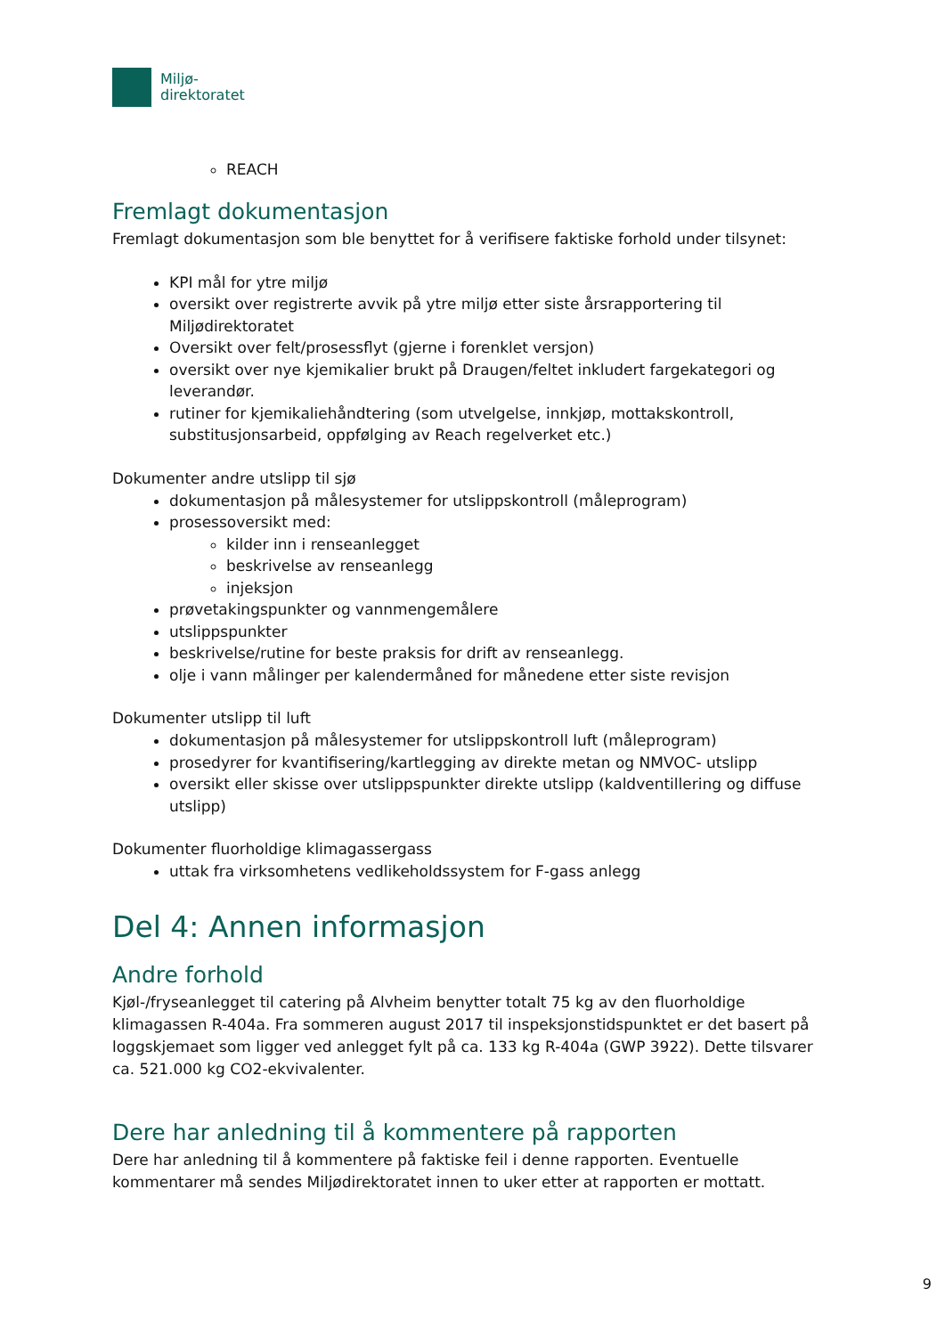Miljø-
direktoratet
REACH
Fremlagt dokumentasjon
Fremlagt dokumentasjon som ble benyttet for å verifisere faktiske forhold under tilsynet:
KPI mål for ytre miljø
oversikt over registrerte avvik på ytre miljø etter siste årsrapportering til Miljødirektoratet
Oversikt over felt/prosessflyt (gjerne i forenklet versjon)
oversikt over nye kjemikalier brukt på Draugen/feltet inkludert fargekategori og leverandør.
rutiner for kjemikaliehåndtering (som utvelgelse, innkjøp, mottakskontroll, substitusjonsarbeid, oppfølging av Reach regelverket etc.)
Dokumenter andre utslipp til sjø
dokumentasjon på målesystemer for utslippskontroll (måleprogram)
prosessoversikt med:
kilder inn i renseanlegget
beskrivelse av renseanlegg
injeksjon
prøvetakingspunkter og vannmengemålere
utslippspunkter
beskrivelse/rutine for beste praksis for drift av renseanlegg.
olje i vann målinger per kalendermåned for månedene etter siste revisjon
Dokumenter utslipp til luft
dokumentasjon på målesystemer for utslippskontroll luft (måleprogram)
prosedyrer for kvantifisering/kartlegging av direkte metan og NMVOC- utslipp
oversikt eller skisse over utslippspunkter direkte utslipp (kaldventillering og diffuse utslipp)
Dokumenter fluorholdige klimagassergass
uttak fra virksomhetens vedlikeholdssystem for F-gass anlegg
Del 4: Annen informasjon
Andre forhold
Kjøl-/fryseanlegget til catering på Alvheim benytter totalt 75 kg av den fluorholdige klimagassen R-404a. Fra sommeren august 2017 til inspeksjonstidspunktet er det basert på loggskjemaet som ligger ved anlegget fylt på ca. 133 kg R-404a (GWP 3922). Dette tilsvarer ca. 521.000 kg CO2-ekvivalenter.
Dere har anledning til å kommentere på rapporten
Dere har anledning til å kommentere på faktiske feil i denne rapporten. Eventuelle kommentarer må sendes Miljødirektoratet innen to uker etter at rapporten er mottatt.
9